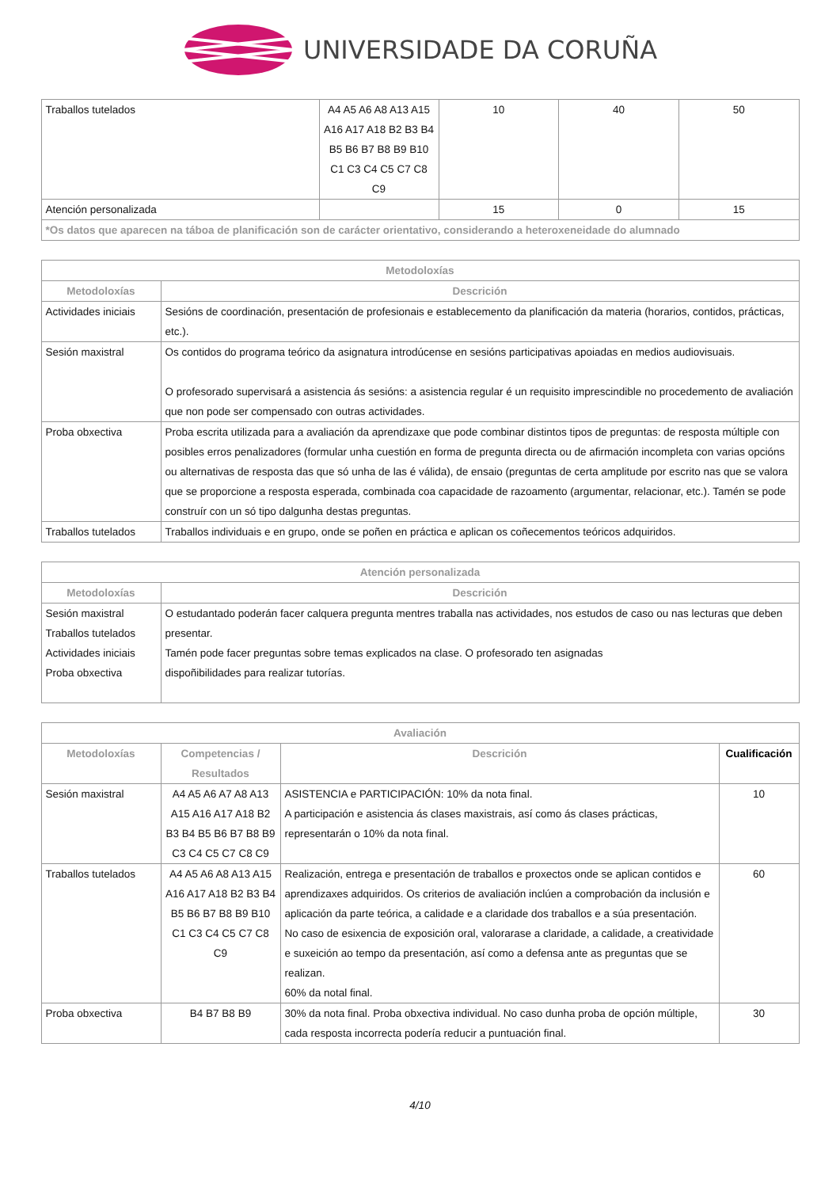UNIVERSIDADE DA CORUÑA
| Traballos tutelados | A4 A5 A6 A8 A13 A15 A16 A17 A18 B2 B3 B4 B5 B6 B7 B8 B9 B10 C1 C3 C4 C5 C7 C8 C9 | 10 | 40 | 50 |
| Atención personalizada | | 15 | 0 | 15 |
| *Os datos que aparecen na táboa de planificación son de carácter orientativo, considerando a heteroxeneidade do alumnado | | | | |
| Metodoloxías | |
| --- | --- |
| Metodoloxías | Descrición |
| Actividades iniciais | Sesións de coordinación, presentación de profesionais e establecemento da planificación da materia (horarios, contidos, prácticas, etc.). |
| Sesión maxistral | Os contidos do programa teórico da asignatura introdúcense en sesións participativas apoiadas en medios audiovisuais. O profesorado supervisará a asistencia ás sesións: a asistencia regular é un requisito imprescindible no procedemento de avaliación que non pode ser compensado con outras actividades. |
| Proba obxectiva | Proba escrita utilizada para a avaliación da aprendizaxe que pode combinar distintos tipos de preguntas: de resposta múltiple con posibles erros penalizadores (formular unha cuestión en forma de pregunta directa ou de afirmación incompleta con varias opcións ou alternativas de resposta das que só unha de las é válida), de ensaio (preguntas de certa amplitude por escrito nas que se valora que se proporcione a resposta esperada, combinada coa capacidade de razoamento (argumentar, relacionar, etc.). Tamén se pode construír con un só tipo dalgunha destas preguntas. |
| Traballos tutelados | Traballos individuais e en grupo, onde se poñen en práctica e aplican os coñecementos teóricos adquiridos. |
| Atención personalizada | |
| --- | --- |
| Metodoloxías | Descrición |
| Sesión maxistral Traballos tutelados Actividades iniciais Proba obxectiva | O estudantado poderán facer calquera pregunta mentres traballa nas actividades, nos estudos de caso ou nas lecturas que deben presentar. Tamén pode facer preguntas sobre temas explicados na clase. O profesorado ten asignadas dispoñibilidades para realizar tutorías. |
| Avaliación | | | |
| --- | --- | --- | --- |
| Metodoloxías | Competencias / Resultados | Descrición | Cualificación |
| Sesión maxistral | A4 A5 A6 A7 A8 A13 A15 A16 A17 A18 B2 B3 B4 B5 B6 B7 B8 B9 C3 C4 C5 C7 C8 C9 | ASISTENCIA e PARTICIPACIÓN: 10% da nota final. A participación e asistencia ás clases maxistrais, así como ás clases prácticas, representarán o 10% da nota final. | 10 |
| Traballos tutelados | A4 A5 A6 A8 A13 A15 A16 A17 A18 B2 B3 B4 B5 B6 B7 B8 B9 B10 C1 C3 C4 C5 C7 C8 C9 | Realización, entrega e presentación de traballos e proxectos onde se aplican contidos e aprendizaxes adquiridos. Os criterios de avaliación inclúen a comprobación da inclusión e aplicación da parte teórica, a calidade e a claridade dos traballos e a súa presentación. No caso de esixencia de exposición oral, valorarase a claridade, a calidade, a creatividade e suxeición ao tempo da presentación, así como a defensa ante as preguntas que se realizan. 60% da notal final. | 60 |
| Proba obxectiva | B4 B7 B8 B9 | 30% da nota final. Proba obxectiva individual. No caso dunha proba de opción múltiple, cada resposta incorrecta podería reducir a puntuación final. | 30 |
4/10